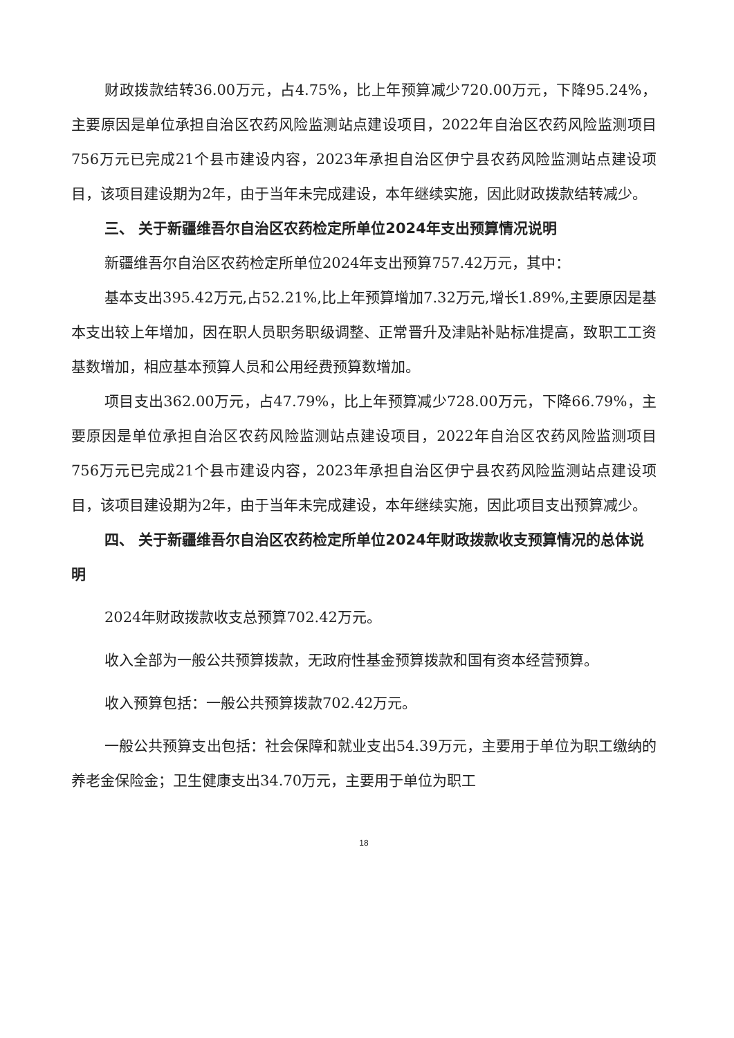财政拨款结转36.00万元，占4.75%，比上年预算减少720.00万元，下降95.24%，主要原因是单位承担自治区农药风险监测站点建设项目，2022年自治区农药风险监测项目756万元已完成21个县市建设内容，2023年承担自治区伊宁县农药风险监测站点建设项目，该项目建设期为2年，由于当年未完成建设，本年继续实施，因此财政拨款结转减少。
三、 关于新疆维吾尔自治区农药检定所单位2024年支出预算情况说明
新疆维吾尔自治区农药检定所单位2024年支出预算757.42万元，其中：
基本支出395.42万元,占52.21%,比上年预算增加7.32万元,增长1.89%,主要原因是基本支出较上年增加，因在职人员职务职级调整、正常晋升及津贴补贴标准提高，致职工工资基数增加，相应基本预算人员和公用经费预算数增加。
项目支出362.00万元，占47.79%，比上年预算减少728.00万元，下降66.79%，主要原因是单位承担自治区农药风险监测站点建设项目，2022年自治区农药风险监测项目756万元已完成21个县市建设内容，2023年承担自治区伊宁县农药风险监测站点建设项目，该项目建设期为2年，由于当年未完成建设，本年继续实施，因此项目支出预算减少。
四、 关于新疆维吾尔自治区农药检定所单位2024年财政拨款收支预算情况的总体说明
2024年财政拨款收支总预算702.42万元。
收入全部为一般公共预算拨款，无政府性基金预算拨款和国有资本经营预算。
收入预算包括：一般公共预算拨款702.42万元。
一般公共预算支出包括：社会保障和就业支出54.39万元，主要用于单位为职工缴纳的养老金保险金；卫生健康支出34.70万元，主要用于单位为职工
18